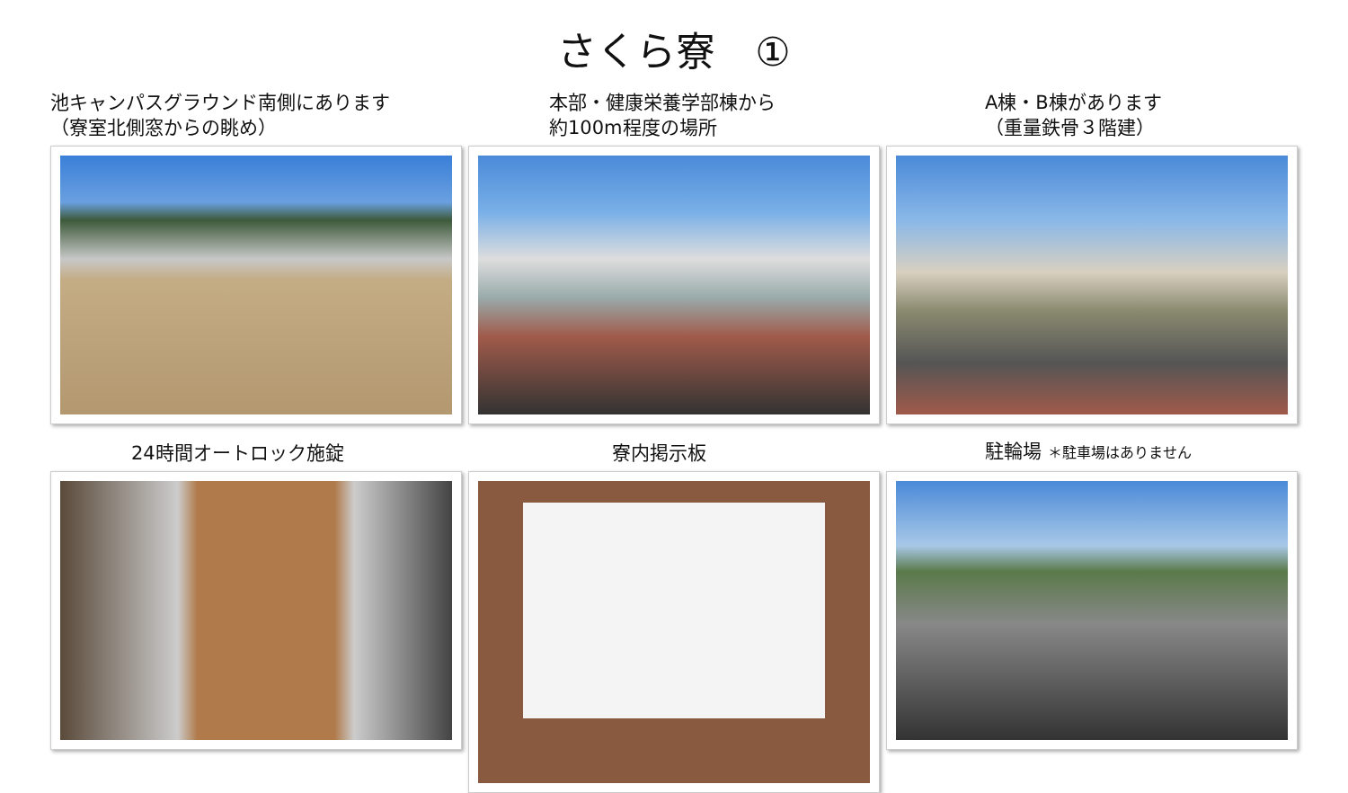さくら寮　①
池キャンパスグラウンド南側にあります
（寮室北側窓からの眺め）
本部・健康栄養学部棟から
約100m程度の場所
A棟・B棟があります
（重量鉄骨３階建）
24時間オートロック施錠 寮内掲示板 駐輪場 ＊駐車場はありません